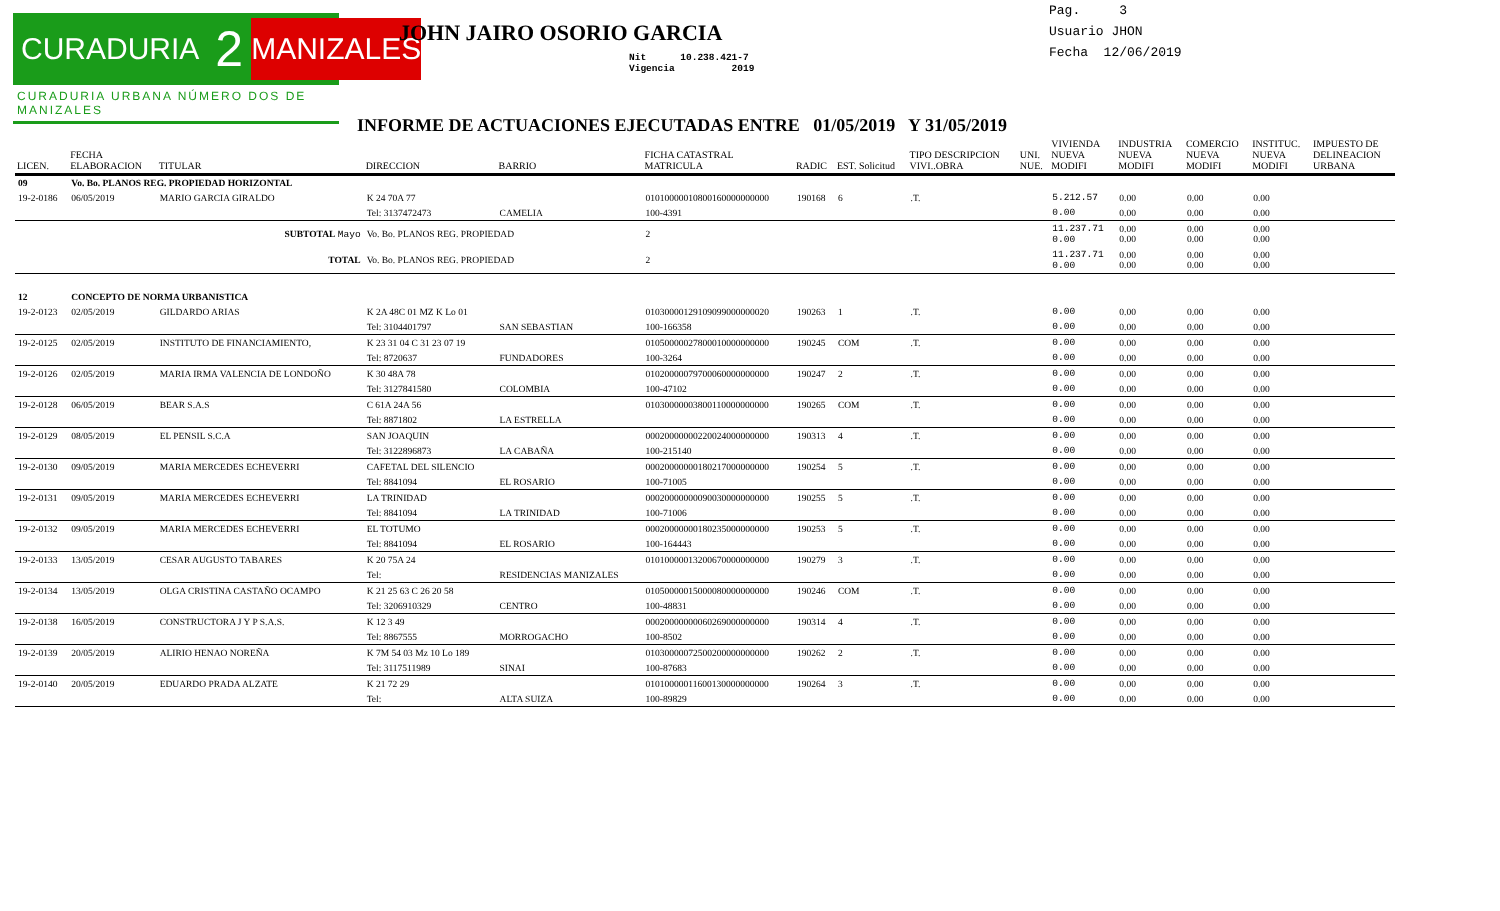CURADURIA 2
MANIZALES
CURADURIA URBANA NÚMERO DOS DE MANIZALES
JOHN JAIRO OSORIO GARCIA
Nit 10.238.421-7
Vigencia 2019
Pag. 3
Usuario JHON
Fecha 12/06/2019
INFORME DE ACTUACIONES EJECUTADAS ENTRE 01/05/2019 Y 31/05/2019
| LICEN. | FECHA ELABORACION | TITULAR | DIRECCION | BARRIO | FICHA CATASTRAL MATRICULA | RADIC | EST. Solicitud | TIPO DESCRIPCION VIVI..OBRA | UNI. NUE. | VIVIENDA NUEVA MODIFI | INDUSTRIA NUEVA MODIFI | COMERCIO NUEVA MODIFI | INSTITUC. NUEVA MODIFI | IMPUESTO DE DELINEACION URBANA |
| --- | --- | --- | --- | --- | --- | --- | --- | --- | --- | --- | --- | --- | --- | --- |
| 09 | Vo. Bo. PLANOS REG. PROPIEDAD HORIZONTAL | | | | | | | | | | | | | |
| 19-2-0186 | 06/05/2019 | MARIO GARCIA GIRALDO | K 24 70A 77 | | 01010000010800160000000000 | 190168 | 6 | .T. | | 5.212.57 | 0.00 | 0.00 | 0.00 | |
| | | | Tel: 3137472473 | CAMELIA | 100-4391 | | | | | 0.00 | 0.00 | 0.00 | 0.00 | |
| SUBTOTAL Mayo | | | Vo. Bo. PLANOS REG. PROPIEDAD | | 2 | | | | | 11.237.71 0.00 | 0.00 0.00 | 0.00 0.00 | 0.00 0.00 | |
| TOTAL | | | Vo. Bo. PLANOS REG. PROPIEDAD | | 2 | | | | | 11.237.71 0.00 | 0.00 0.00 | 0.00 0.00 | 0.00 0.00 | |
| 12 | CONCEPTO DE NORMA URBANISTICA | | | | | | | | | | | | | |
| 19-2-0123 | 02/05/2019 | GILDARDO ARIAS | K 2A 48C 01 MZ K Lo 01 | | 01030000129109099000000020 | 190263 | 1 | .T. | | 0.00 | 0.00 | 0.00 | 0.00 | |
| | | | Tel: 3104401797 | SAN SEBASTIAN | 100-166358 | | | | | 0.00 | 0.00 | 0.00 | 0.00 | |
| 19-2-0125 | 02/05/2019 | INSTITUTO DE FINANCIAMIENTO, | K 23 31 04 C 31 23 07 19 | | 01050000027800010000000000 | 190245 | COM | .T. | | 0.00 | 0.00 | 0.00 | 0.00 | |
| | | | Tel: 8720637 | FUNDADORES | 100-3264 | | | | | 0.00 | 0.00 | 0.00 | 0.00 | |
| 19-2-0126 | 02/05/2019 | MARIA IRMA VALENCIA DE LONDOÑO | K 30 48A 78 | | 01020000079700060000000000 | 190247 | 2 | .T. | | 0.00 | 0.00 | 0.00 | 0.00 | |
| | | | Tel: 3127841580 | COLOMBIA | 100-47102 | | | | | 0.00 | 0.00 | 0.00 | 0.00 | |
| 19-2-0128 | 06/05/2019 | BEAR S.A.S | C 61A 24A 56 | | 01030000003800110000000000 | 190265 | COM | .T. | | 0.00 | 0.00 | 0.00 | 0.00 | |
| | | | Tel: 8871802 | LA ESTRELLA | | | | | | 0.00 | 0.00 | 0.00 | 0.00 | |
| 19-2-0129 | 08/05/2019 | EL PENSIL S.C.A | SAN JOAQUIN | | 00020000000220024000000000 | 190313 | 4 | .T. | | 0.00 | 0.00 | 0.00 | 0.00 | |
| | | | Tel: 3122896873 | LA CABAÑA | 100-215140 | | | | | 0.00 | 0.00 | 0.00 | 0.00 | |
| 19-2-0130 | 09/05/2019 | MARIA MERCEDES ECHEVERRI | CAFETAL DEL SILENCIO | | 00020000000180217000000000 | 190254 | 5 | .T. | | 0.00 | 0.00 | 0.00 | 0.00 | |
| | | | Tel: 8841094 | EL ROSARIO | 100-71005 | | | | | 0.00 | 0.00 | 0.00 | 0.00 | |
| 19-2-0131 | 09/05/2019 | MARIA MERCEDES ECHEVERRI | LA TRINIDAD | | 00020000000090030000000000 | 190255 | 5 | .T. | | 0.00 | 0.00 | 0.00 | 0.00 | |
| | | | Tel: 8841094 | LA TRINIDAD | 100-71006 | | | | | 0.00 | 0.00 | 0.00 | 0.00 | |
| 19-2-0132 | 09/05/2019 | MARIA MERCEDES ECHEVERRI | EL TOTUMO | | 00020000000180235000000000 | 190253 | 5 | .T. | | 0.00 | 0.00 | 0.00 | 0.00 | |
| | | | Tel: 8841094 | EL ROSARIO | 100-164443 | | | | | 0.00 | 0.00 | 0.00 | 0.00 | |
| 19-2-0133 | 13/05/2019 | CESAR AUGUSTO TABARES | K 20 75A 24 | | 01010000013200670000000000 | 190279 | 3 | .T. | | 0.00 | 0.00 | 0.00 | 0.00 | |
| | | | Tel: | RESIDENCIAS MANIZALES | | | | | | 0.00 | 0.00 | 0.00 | 0.00 | |
| 19-2-0134 | 13/05/2019 | OLGA CRISTINA CASTAÑO OCAMPO | K 21 25 63 C 26 20 58 | | 01050000015000080000000000 | 190246 | COM | .T. | | 0.00 | 0.00 | 0.00 | 0.00 | |
| | | | Tel: 3206910329 | CENTRO | 100-48831 | | | | | 0.00 | 0.00 | 0.00 | 0.00 | |
| 19-2-0138 | 16/05/2019 | CONSTRUCTORA J Y P S.A.S. | K 12 3 49 | | 00020000000060269000000000 | 190314 | 4 | .T. | | 0.00 | 0.00 | 0.00 | 0.00 | |
| | | | Tel: 8867555 | MORROGACHO | 100-8502 | | | | | 0.00 | 0.00 | 0.00 | 0.00 | |
| 19-2-0139 | 20/05/2019 | ALIRIO HENAO NOREÑA | K 7M 54 03 Mz 10 Lo 189 | | 01030000072500200000000000 | 190262 | 2 | .T. | | 0.00 | 0.00 | 0.00 | 0.00 | |
| | | | Tel: 3117511989 | SINAI | 100-87683 | | | | | 0.00 | 0.00 | 0.00 | 0.00 | |
| 19-2-0140 | 20/05/2019 | EDUARDO PRADA ALZATE | K 21 72 29 | | 01010000011600130000000000 | 190264 | 3 | .T. | | 0.00 | 0.00 | 0.00 | 0.00 | |
| | | | Tel: | ALTA SUIZA | 100-89829 | | | | | 0.00 | 0.00 | 0.00 | 0.00 | |